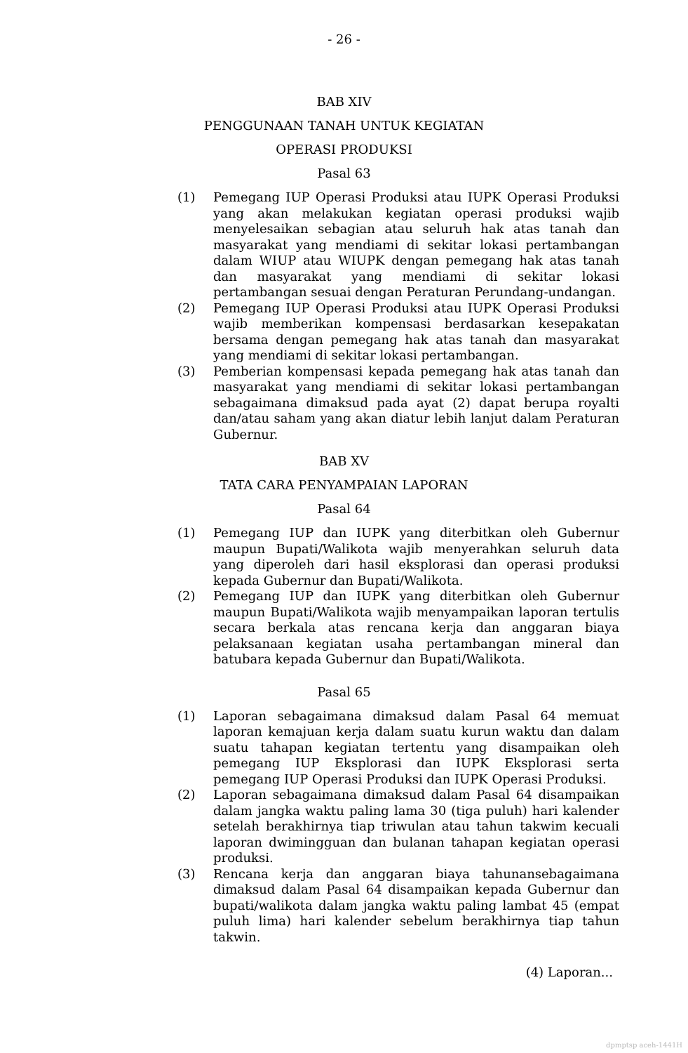- 26 -
BAB XIV
PENGGUNAAN TANAH UNTUK KEGIATAN
OPERASI PRODUKSI
Pasal 63
(1) Pemegang IUP Operasi Produksi atau IUPK Operasi Produksi yang akan melakukan kegiatan operasi produksi wajib menyelesaikan sebagian atau seluruh hak atas tanah dan masyarakat yang mendiami di sekitar lokasi pertambangan dalam WIUP atau WIUPK dengan pemegang hak atas tanah dan masyarakat yang mendiami di sekitar lokasi pertambangan sesuai dengan Peraturan Perundang-undangan.
(2) Pemegang IUP Operasi Produksi atau IUPK Operasi Produksi wajib memberikan kompensasi berdasarkan kesepakatan bersama dengan pemegang hak atas tanah dan masyarakat yang mendiami di sekitar lokasi pertambangan.
(3) Pemberian kompensasi kepada pemegang hak atas tanah dan masyarakat yang mendiami di sekitar lokasi pertambangan sebagaimana dimaksud pada ayat (2) dapat berupa royalti dan/atau saham yang akan diatur lebih lanjut dalam Peraturan Gubernur.
BAB XV
TATA CARA PENYAMPAIAN LAPORAN
Pasal 64
(1) Pemegang IUP dan IUPK yang diterbitkan oleh Gubernur maupun Bupati/Walikota wajib menyerahkan seluruh data yang diperoleh dari hasil eksplorasi dan operasi produksi kepada Gubernur dan Bupati/Walikota.
(2) Pemegang IUP dan IUPK yang diterbitkan oleh Gubernur maupun Bupati/Walikota wajib menyampaikan laporan tertulis secara berkala atas rencana kerja dan anggaran biaya pelaksanaan kegiatan usaha pertambangan mineral dan batubara kepada Gubernur dan Bupati/Walikota.
Pasal 65
(1) Laporan sebagaimana dimaksud dalam Pasal 64 memuat laporan kemajuan kerja dalam suatu kurun waktu dan dalam suatu tahapan kegiatan tertentu yang disampaikan oleh pemegang IUP Eksplorasi dan IUPK Eksplorasi serta pemegang IUP Operasi Produksi dan IUPK Operasi Produksi.
(2) Laporan sebagaimana dimaksud dalam Pasal 64 disampaikan dalam jangka waktu paling lama 30 (tiga puluh) hari kalender setelah berakhirnya tiap triwulan atau tahun takwim kecuali laporan dwimingguan dan bulanan tahapan kegiatan operasi produksi.
(3) Rencana kerja dan anggaran biaya tahunansebagaimana dimaksud dalam Pasal 64 disampaikan kepada Gubernur dan bupati/walikota dalam jangka waktu paling lambat 45 (empat puluh lima) hari kalender sebelum berakhirnya tiap tahun takwin.
(4) Laporan...
dpmptsp aceh-1441H